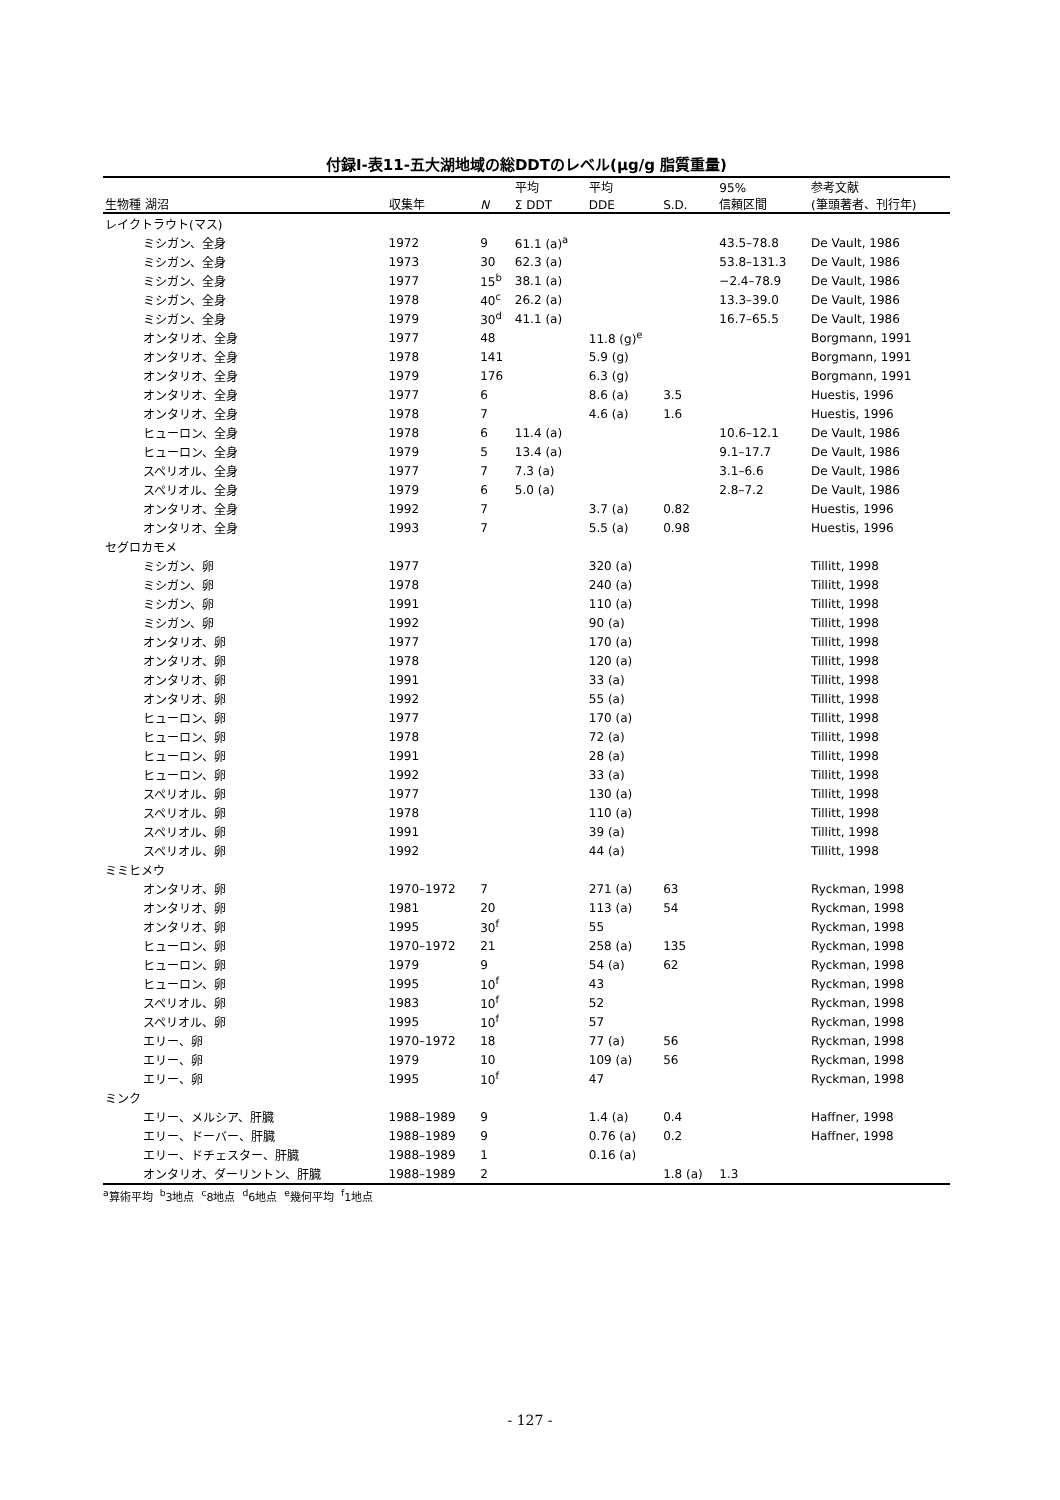付録Ⅰ-表11-五大湖地域の総DDTのレベル(μg/g 脂質重量)
| | | | 平均 | 平均 | | 95% | 参考文献 |
| --- | --- | --- | --- | --- | --- | --- | --- |
| 生物種 湖沼 | 収集年 | N | Σ DDT | DDE | S.D. | 信頼区間 | (筆頭著者、刊行年) |
| レイクトラウト(マス) | | | | | | | |
| ミシガン、全身 | 1972 | 9 | 61.1 (a)<sup>a</sup> | | | 43.5–78.8 | De Vault, 1986 |
| ミシガン、全身 | 1973 | 30 | 62.3 (a) | | | 53.8–131.3 | De Vault, 1986 |
| ミシガン、全身 | 1977 | 15<sup>b</sup> | 38.1 (a) | | | −2.4–78.9 | De Vault, 1986 |
| ミシガン、全身 | 1978 | 40<sup>c</sup> | 26.2 (a) | | | 13.3–39.0 | De Vault, 1986 |
| ミシガン、全身 | 1979 | 30<sup>d</sup> | 41.1 (a) | | | 16.7–65.5 | De Vault, 1986 |
| オンタリオ、全身 | 1977 | 48 | | 11.8 (g)<sup>e</sup> | | | Borgmann, 1991 |
| オンタリオ、全身 | 1978 | 141 | | 5.9 (g) | | | Borgmann, 1991 |
| オンタリオ、全身 | 1979 | 176 | | 6.3 (g) | | | Borgmann, 1991 |
| オンタリオ、全身 | 1977 | 6 | | 8.6 (a) | 3.5 | | Huestis, 1996 |
| オンタリオ、全身 | 1978 | 7 | | 4.6 (a) | 1.6 | | Huestis, 1996 |
| ヒューロン、全身 | 1978 | 6 | 11.4 (a) | | | 10.6–12.1 | De Vault, 1986 |
| ヒューロン、全身 | 1979 | 5 | 13.4 (a) | | | 9.1–17.7 | De Vault, 1986 |
| スペリオル、全身 | 1977 | 7 | 7.3 (a) | | | 3.1–6.6 | De Vault, 1986 |
| スペリオル、全身 | 1979 | 6 | 5.0 (a) | | | 2.8–7.2 | De Vault, 1986 |
| オンタリオ、全身 | 1992 | 7 | | 3.7 (a) | 0.82 | | Huestis, 1996 |
| オンタリオ、全身 | 1993 | 7 | | 5.5 (a) | 0.98 | | Huestis, 1996 |
| セグロカモメ | | | | | | | |
| ミシガン、卵 | 1977 | | | 320 (a) | | | Tillitt, 1998 |
| ミシガン、卵 | 1978 | | | 240 (a) | | | Tillitt, 1998 |
| ミシガン、卵 | 1991 | | | 110 (a) | | | Tillitt, 1998 |
| ミシガン、卵 | 1992 | | | 90 (a) | | | Tillitt, 1998 |
| オンタリオ、卵 | 1977 | | | 170 (a) | | | Tillitt, 1998 |
| オンタリオ、卵 | 1978 | | | 120 (a) | | | Tillitt, 1998 |
| オンタリオ、卵 | 1991 | | | 33 (a) | | | Tillitt, 1998 |
| オンタリオ、卵 | 1992 | | | 55 (a) | | | Tillitt, 1998 |
| ヒューロン、卵 | 1977 | | | 170 (a) | | | Tillitt, 1998 |
| ヒューロン、卵 | 1978 | | | 72 (a) | | | Tillitt, 1998 |
| ヒューロン、卵 | 1991 | | | 28 (a) | | | Tillitt, 1998 |
| ヒューロン、卵 | 1992 | | | 33 (a) | | | Tillitt, 1998 |
| スペリオル、卵 | 1977 | | | 130 (a) | | | Tillitt, 1998 |
| スペリオル、卵 | 1978 | | | 110 (a) | | | Tillitt, 1998 |
| スペリオル、卵 | 1991 | | | 39 (a) | | | Tillitt, 1998 |
| スペリオル、卵 | 1992 | | | 44 (a) | | | Tillitt, 1998 |
| ミミヒメウ | | | | | | | |
| オンタリオ、卵 | 1970–1972 | 7 | | 271 (a) | 63 | | Ryckman, 1998 |
| オンタリオ、卵 | 1981 | 20 | | 113 (a) | 54 | | Ryckman, 1998 |
| オンタリオ、卵 | 1995 | 30<sup>f</sup> | | 55 | | | Ryckman, 1998 |
| ヒューロン、卵 | 1970–1972 | 21 | | 258 (a) | 135 | | Ryckman, 1998 |
| ヒューロン、卵 | 1979 | 9 | | 54 (a) | 62 | | Ryckman, 1998 |
| ヒューロン、卵 | 1995 | 10<sup>f</sup> | | 43 | | | Ryckman, 1998 |
| スペリオル、卵 | 1983 | 10<sup>f</sup> | | 52 | | | Ryckman, 1998 |
| スペリオル、卵 | 1995 | 10<sup>f</sup> | | 57 | | | Ryckman, 1998 |
| エリー、卵 | 1970–1972 | 18 | | 77 (a) | 56 | | Ryckman, 1998 |
| エリー、卵 | 1979 | 10 | | 109 (a) | 56 | | Ryckman, 1998 |
| エリー、卵 | 1995 | 10<sup>f</sup> | | 47 | | | Ryckman, 1998 |
| ミンク | | | | | | | |
| エリー、メルシア、肝臓 | 1988–1989 | 9 | | 1.4 (a) | 0.4 | | Haffner, 1998 |
| エリー、ドーバー、肝臓 | 1988–1989 | 9 | | 0.76 (a) | 0.2 | | Haffner, 1998 |
| エリー、ドチェスター、肝臓 | 1988–1989 | 1 | | 0.16 (a) | | | |
| オンタリオ、ダーリントン、肝臓 | 1988–1989 | 2 | | | 1.8 (a) | 1.3 | |
<sup>a</sup> 算術平均 <sup>b</sup>3地点 <sup>c</sup>8地点 <sup>d</sup>6地点 <sup>e</sup>幾何平均 <sup>f</sup>1地点
- 127 -